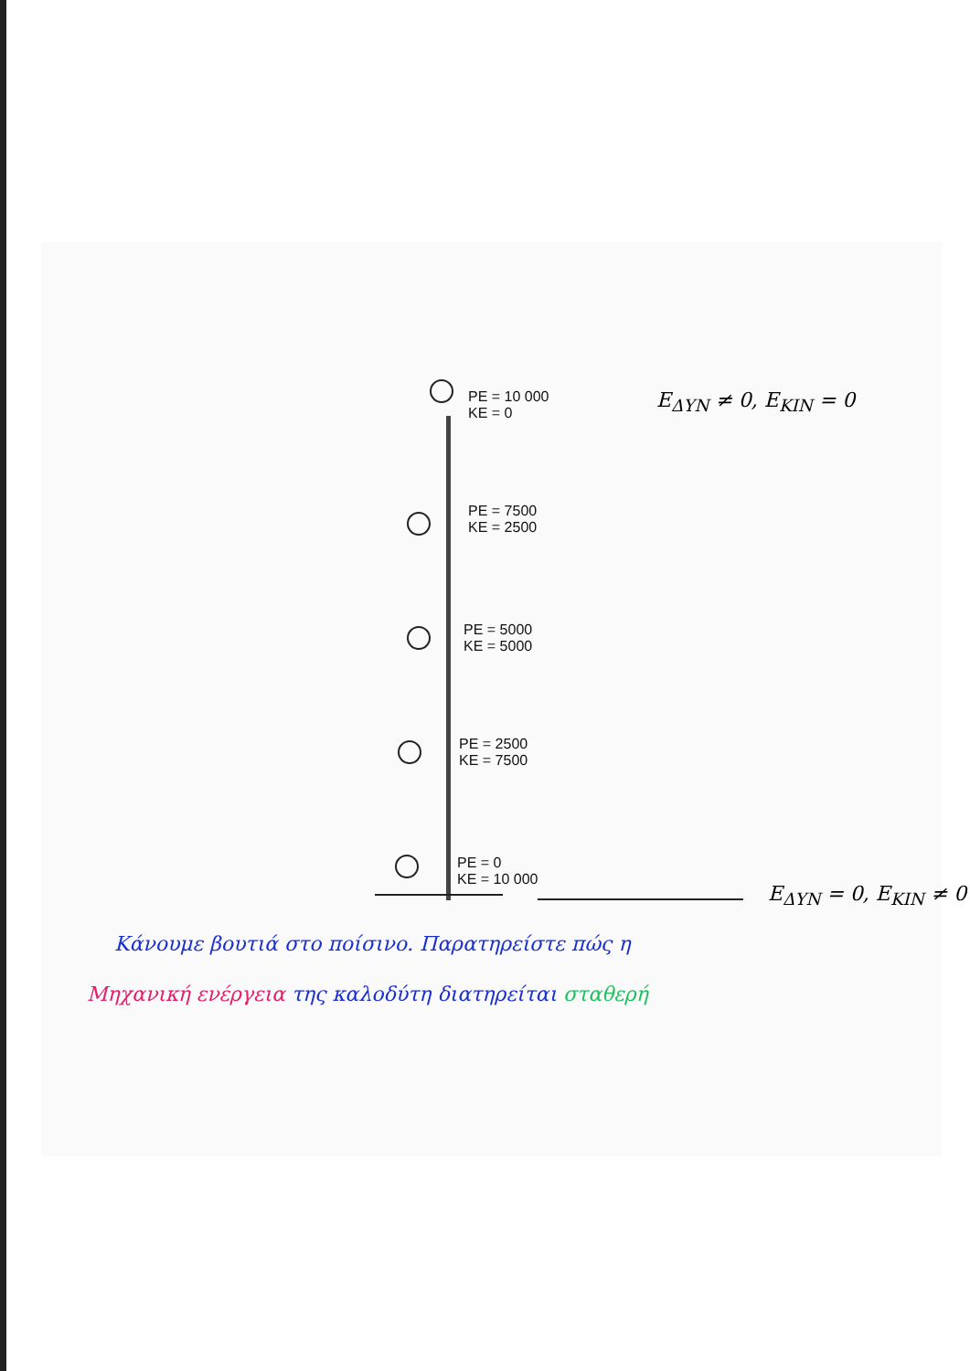PE = 10 000
KE = 0
PE = 7500
KE = 2500
PE = 5000
KE = 5000
PE = 2500
KE = 7500
PE = 0
KE = 10 000
E<sub>ΔΥΝ</sub> ≠ 0, E<sub>ΚΙΝ</sub> = 0
E<sub>ΔΥΝ</sub> = 0, E<sub>ΚΙΝ</sub> ≠ 0
Κάνουμε βουτιά στο ποίσινο. Παρατηρείστε πώς η
Μηχανική ενέργεια της καλοδύτη διατηρείται σταθερή